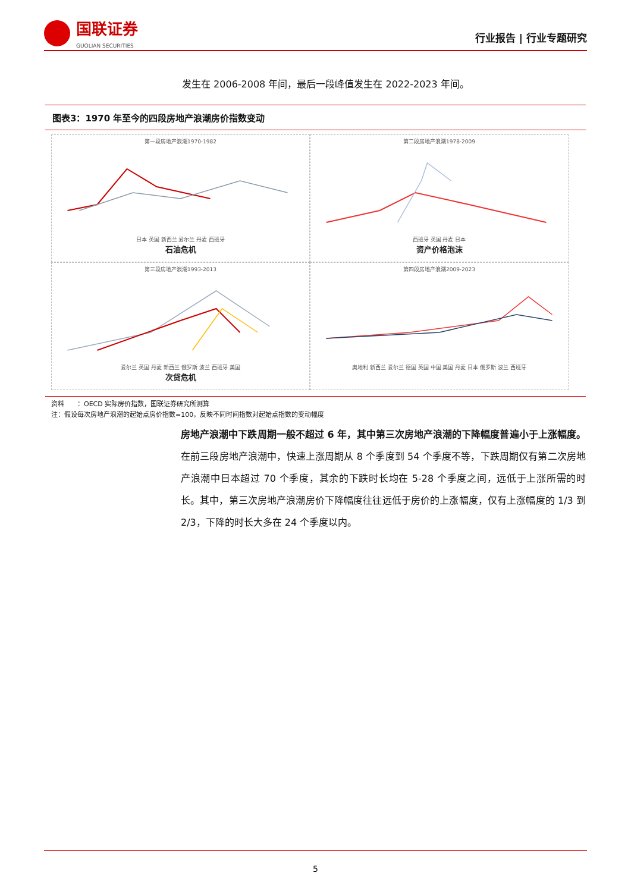国联证券
GUOLIAN SECURITIES
行业报告 | 行业专题研究
发生在 2006-2008 年间，最后一段峰值发生在 2022-2023 年间。
图表3：1970 年至今的四段房地产浪潮房价指数变动
第一段房地产浪潮1970-1982 日本 英国 新西兰 爱尔兰 丹麦 西班牙
石油危机
第二段房地产浪潮1978-2009 西班牙 英国 丹麦 日本
资产价格泡沫
第三段房地产浪潮1993-2013 爱尔兰 英国 丹麦 新西兰 俄罗斯 波兰 西班牙 美国
次贷危机
第四段房地产浪潮2009-2023 奥地利 新西兰 爱尔兰 德国 英国 中国 美国 丹麦 日本 俄罗斯 波兰 西班牙
资料　　：OECD 实际房价指数，国联证券研究所测算
注：假设每次房地产浪潮的起始点房价指数=100，反映不同时间指数对起始点指数的变动幅度
房地产浪潮中下跌周期一般不超过 6 年，其中第三次房地产浪潮的下降幅度普遍小于上涨幅度。在前三段房地产浪潮中，快速上涨周期从 8 个季度到 54 个季度不等，下跌周期仅有第二次房地产浪潮中日本超过 70 个季度，其余的下跌时长均在 5-28 个季度之间，远低于上涨所需的时长。其中，第三次房地产浪潮房价下降幅度往往远低于房价的上涨幅度，仅有上涨幅度的 1/3 到 2/3，下降的时长大多在 24 个季度以内。
5